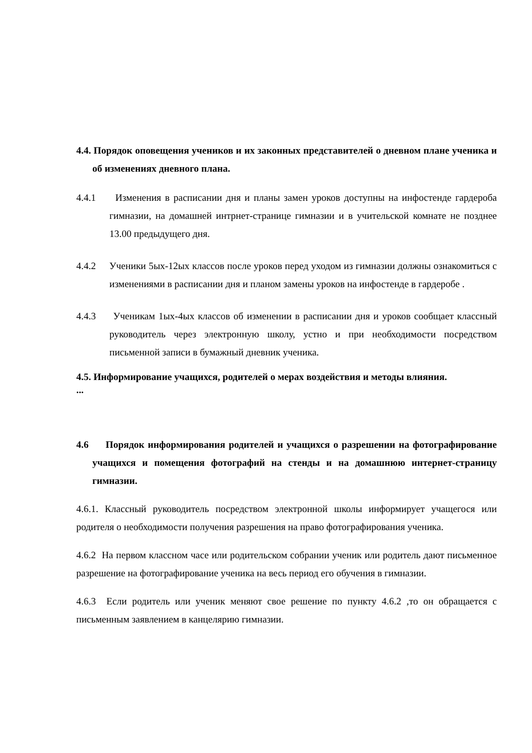4.4. Порядок оповещения учеников и их законных представителей о дневном плане ученика и об изменениях дневного плана.
4.4.1 Изменения в расписании дня и планы замен уроков доступны на инфостенде гардероба гимназии, на домашней интрнет-странице гимназии и в учительской комнате не позднее 13.00 предыдущего дня.
4.4.2 Ученики 5ых-12ых классов после уроков перед уходом из гимназии должны ознакомиться с изменениями в расписании дня и планом замены уроков на инфостенде в гардеробе .
4.4.3 Ученикам 1ых-4ых классов об изменении в расписании дня и уроков сообщает классный руководитель через электронную школу, устно и при необходимости посредством письменной записи в бумажный дневник ученика.
4.5. Информирование учащихся, родителей о мерах воздействия и методы влияния.
...
4.6 Порядок информирования родителей и учащихся о разрешении на фотографирование учащихся и помещения фотографий на стенды и на домашнюю интернет-страницу гимназии.
4.6.1. Классный руководитель посредством электронной школы информирует учащегося или родителя о необходимости получения разрешения на право фотографирования ученика.
4.6.2 На первом классном часе или родительском собрании ученик или родитель дают письменное разрешение на фотографирование ученика на весь период его обучения в гимназии.
4.6.3 Если родитель или ученик меняют свое решение по пункту 4.6.2 ,то он обращается с письменным заявлением в канцелярию гимназии.